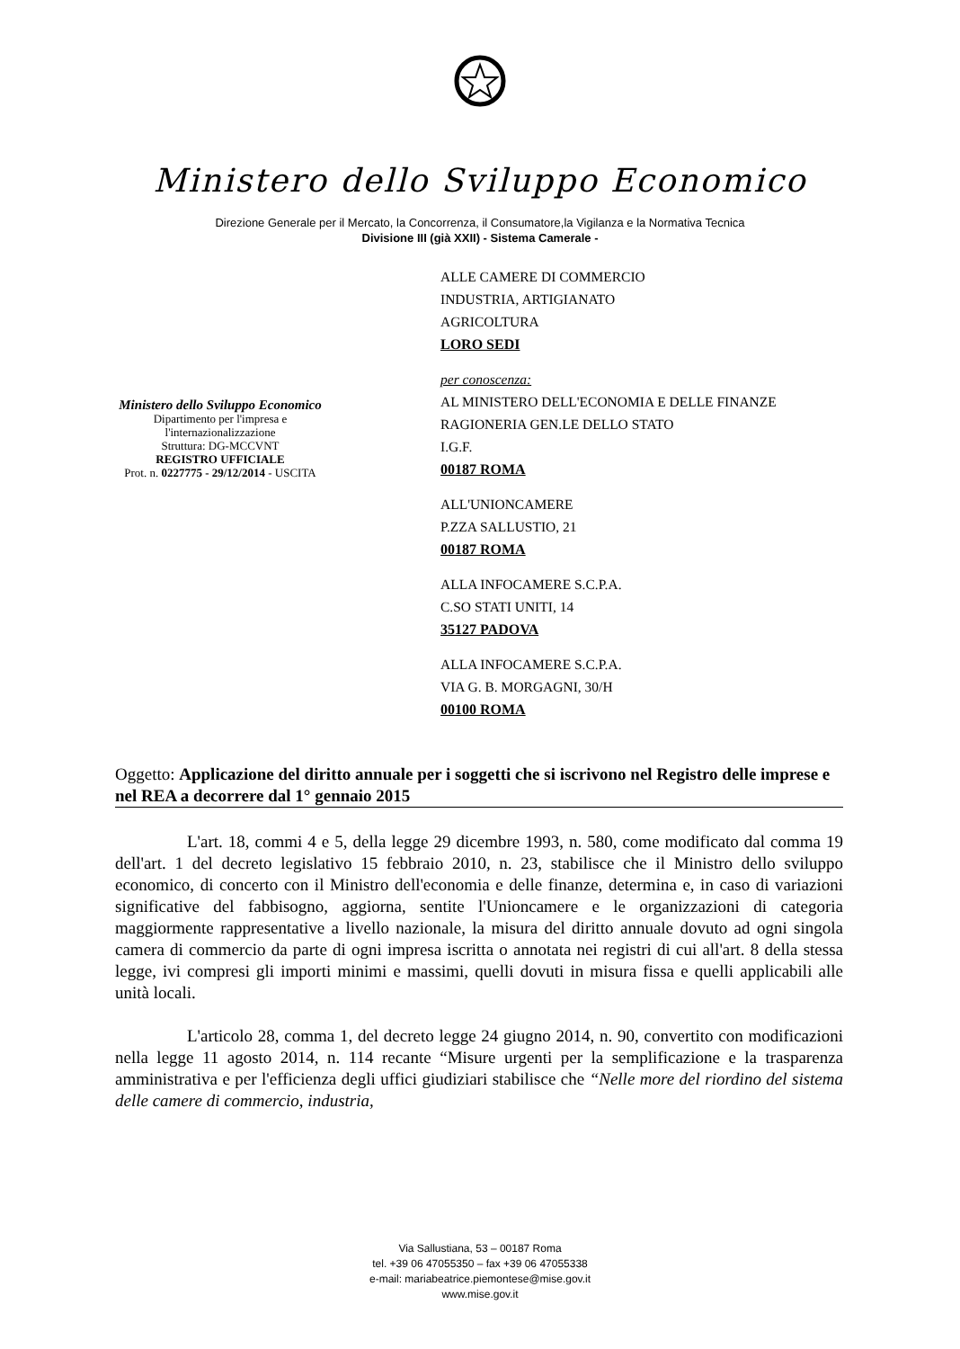Ministero dello Sviluppo Economico
Direzione Generale per il Mercato, la Concorrenza, il Consumatore,la Vigilanza e la Normativa Tecnica
Divisione III (già XXII) - Sistema Camerale -
Ministero dello Sviluppo Economico
Dipartimento per l'impresa e
l'internazionalizzazione
Struttura: DG-MCCVNT
REGISTRO UFFICIALE
Prot. n. 0227775 - 29/12/2014 - USCITA
ALLE CAMERE DI COMMERCIO
INDUSTRIA, ARTIGIANATO
AGRICOLTURA
LORO SEDI
per conoscenza:
AL MINISTERO DELL'ECONOMIA E DELLE FINANZE
RAGIONERIA GEN.LE DELLO STATO
I.G.F.
00187 ROMA
ALL'UNIONCAMERE
P.ZZA SALLUSTIO, 21
00187 ROMA
ALLA INFOCAMERE S.C.P.A.
C.SO STATI UNITI, 14
35127 PADOVA
ALLA INFOCAMERE S.C.P.A.
VIA G. B. MORGAGNI, 30/H
00100 ROMA
Oggetto: Applicazione del diritto annuale per i soggetti che si iscrivono nel Registro delle imprese e nel REA a decorrere dal 1° gennaio 2015
L'art. 18, commi 4 e 5, della legge 29 dicembre 1993, n. 580, come modificato dal comma 19 dell'art. 1 del decreto legislativo 15 febbraio 2010, n. 23, stabilisce che il Ministro dello sviluppo economico, di concerto con il Ministro dell'economia e delle finanze, determina e, in caso di variazioni significative del fabbisogno, aggiorna, sentite l'Unioncamere e le organizzazioni di categoria maggiormente rappresentative a livello nazionale, la misura del diritto annuale dovuto ad ogni singola camera di commercio da parte di ogni impresa iscritta o annotata nei registri di cui all'art. 8 della stessa legge, ivi compresi gli importi minimi e massimi, quelli dovuti in misura fissa e quelli applicabili alle unità locali.
L'articolo 28, comma 1, del decreto legge 24 giugno 2014, n. 90, convertito con modificazioni nella legge 11 agosto 2014, n. 114 recante “Misure urgenti per la semplificazione e la trasparenza amministrativa e per l'efficienza degli uffici giudiziari stabilisce che “Nelle more del riordino del sistema delle camere di commercio, industria,
Via Sallustiana, 53 – 00187 Roma
tel. +39 06 47055350 – fax +39 06 47055338
e-mail: mariabeatrice.piemontese@mise.gov.it
www.mise.gov.it